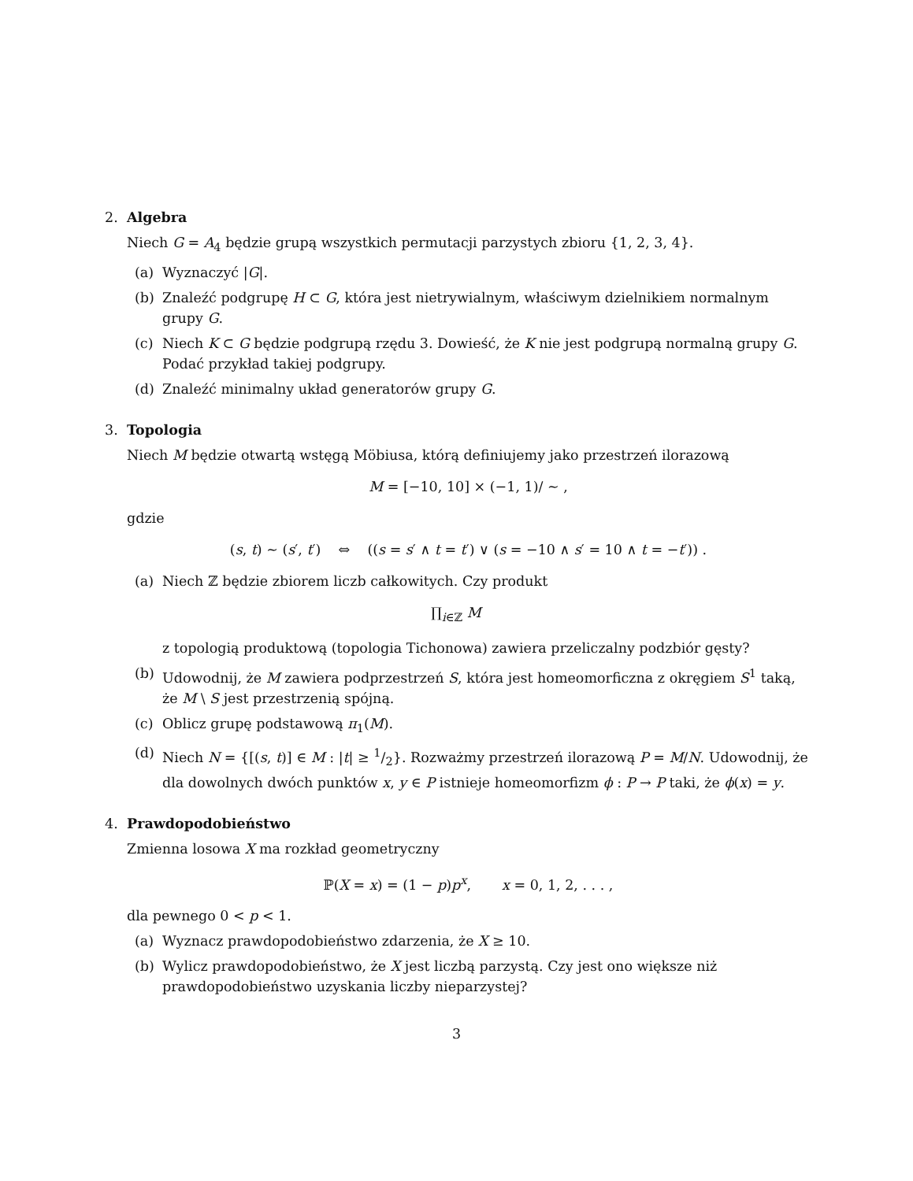2. Algebra
Niech G = A<sub>4</sub> będzie grupą wszystkich permutacji parzystych zbioru {1, 2, 3, 4}.
(a) Wyznaczyć |G|.
(b) Znaleźć podgrupę H ⊂ G, która jest nietrywialnym, właściwym dzielnikiem normalnym grupy G.
(c) Niech K ⊂ G będzie podgrupą rzędu 3. Dowieść, że K nie jest podgrupą normalną grupy G. Podać przykład takiej podgrupy.
(d) Znaleźć minimalny układ generatorów grupy G.
3. Topologia
Niech M będzie otwartą wstęgą Möbiusa, którą definiujemy jako przestrzeń ilorazową
M = [−10, 10] × (−1, 1)/ ∼ ,
gdzie
(s, t) ∼ (s′, t′) ⇔ ((s = s′ ∧ t = t′) ∨ (s = −10 ∧ s′ = 10 ∧ t = −t′)) .
(a) Niech ℤ będzie zbiorem liczb całkowitych. Czy produkt
∏<sub>i∈ℤ</sub> M
z topologią produktową (topologia Tichonowa) zawiera przeliczalny podzbiór gęsty?
(b) Udowodnij, że M zawiera podprzestrzeń S, która jest homeomorficzna z okręgiem S<sup>1</sup> taką, że M \ S jest przestrzenią spójną.
(c) Oblicz grupę podstawową π<sub>1</sub>(M).
(d) Niech N = {[(s, t)] ∈ M : |t| ≥ 1/2}. Rozważmy przestrzeń ilorazową P = M/N. Udowodnij, że dla dowolnych dwóch punktów x, y ∈ P istnieje homeomorfizm ϕ : P → P taki, że ϕ(x) = y.
4. Prawdopodobieństwo
Zmienna losowa X ma rozkład geometryczny
ℙ(X = x) = (1 − p)p<sup>x</sup>, x = 0, 1, 2, . . . ,
dla pewnego 0 < p < 1.
(a) Wyznacz prawdopodobieństwo zdarzenia, że X ≥ 10.
(b) Wylicz prawdopodobieństwo, że X jest liczbą parzystą. Czy jest ono większe niż prawdopodobieństwo uzyskania liczby nieparzystej?
3